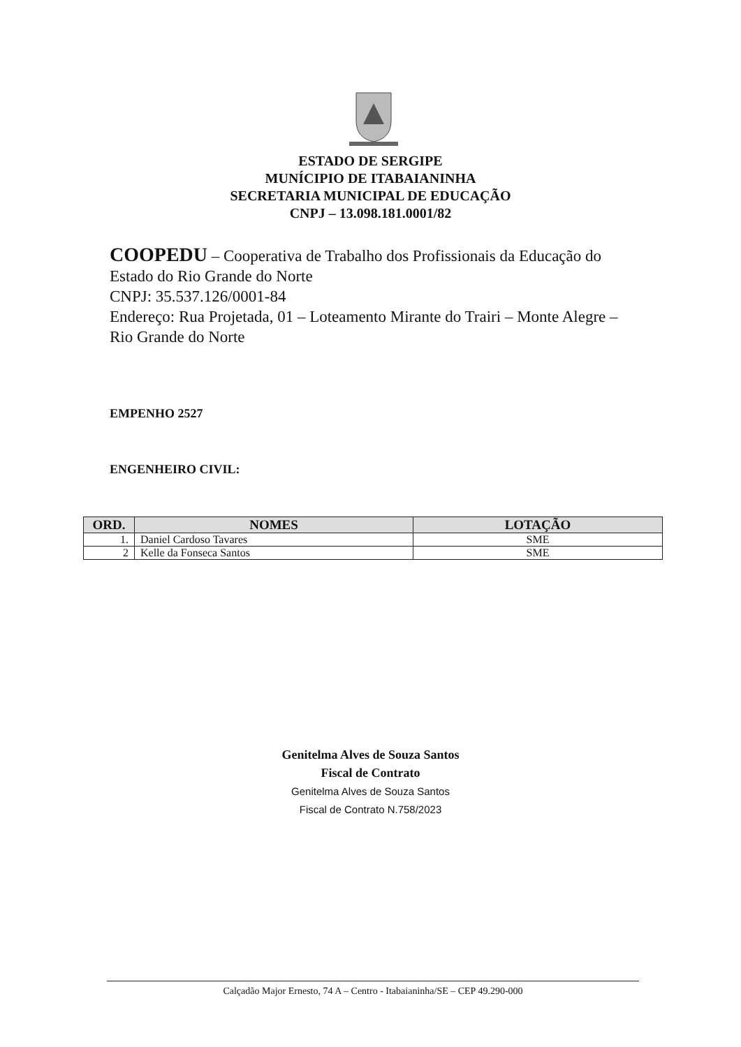ESTADO DE SERGIPE
MUNÍCIPIO DE ITABAIANINHA
SECRETARIA MUNICIPAL DE EDUCAÇÃO
CNPJ – 13.098.181.0001/82
COOPEDU – Cooperativa de Trabalho dos Profissionais da Educação do Estado do Rio Grande do Norte
CNPJ: 35.537.126/0001-84
Endereço: Rua Projetada, 01 – Loteamento Mirante do Trairi – Monte Alegre – Rio Grande do Norte
EMPENHO 2527
ENGENHEIRO CIVIL:
| ORD. | NOMES | LOTAÇÃO |
| --- | --- | --- |
| 1. | Daniel Cardoso Tavares | SME |
| 2 | Kelle da Fonseca Santos | SME |
Genitelma Alves de Souza Santos
Fiscal de Contrato
Genitelma Alves de Souza Santos
Fiscal de Contrato N.758/2023
Calçadão Major Ernesto, 74 A – Centro - Itabaianinha/SE – CEP 49.290-000